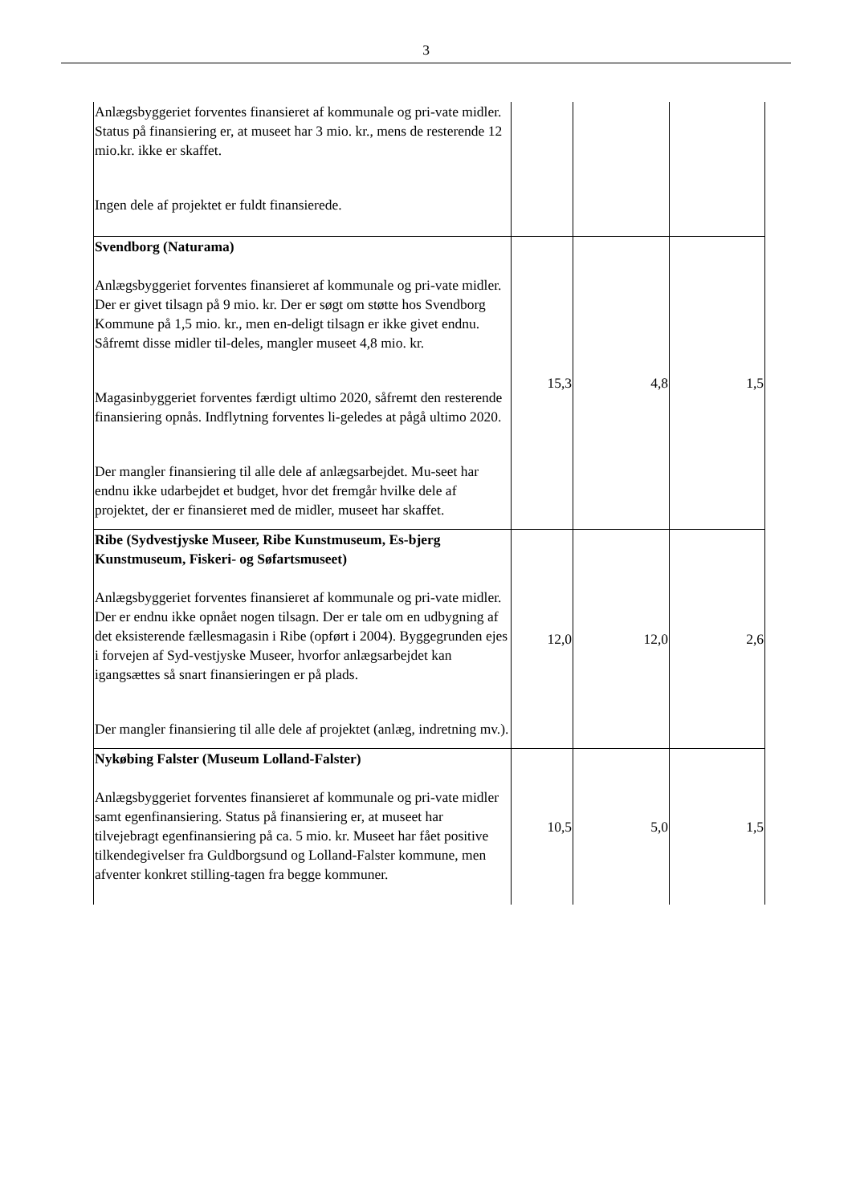3
| Anlægsbyggeriet forventes finansieret af kommunale og pri-vate midler. Status på finansiering er, at museet har 3 mio. kr., mens de resterende 12 mio.kr. ikke er skaffet. Ingen dele af projektet er fuldt finansierede. | | | |
| Svendborg (Naturama) Anlægsbyggeriet forventes finansieret af kommunale og pri-vate midler. Der er givet tilsagn på 9 mio. kr. Der er søgt om støtte hos Svendborg Kommune på 1,5 mio. kr., men en-deligt tilsagn er ikke givet endnu. Såfremt disse midler til-deles, mangler museet 4,8 mio. kr. Magasinbyggeriet forventes færdigt ultimo 2020, såfremt den resterende finansiering opnås. Indflytning forventes li-geledes at pågå ultimo 2020. Der mangler finansiering til alle dele af anlægsarbejdet. Mu-seet har endnu ikke udarbejdet et budget, hvor det fremgår hvilke dele af projektet, der er finansieret med de midler, museet har skaffet. | 15,3 | 4,8 | 1,5 |
| Ribe (Sydvestjyske Museer, Ribe Kunstmuseum, Es-bjerg Kunstmuseum, Fiskeri- og Søfartsmuseet) Anlægsbyggeriet forventes finansieret af kommunale og pri-vate midler. Der er endnu ikke opnået nogen tilsagn. Der er tale om en udbygning af det eksisterende fællesmagasin i Ribe (opført i 2004). Byggegrunden ejes i forvejen af Syd-vestjyske Museer, hvorfor anlægsarbejdet kan igangsættes så snart finansieringen er på plads. Der mangler finansiering til alle dele af projektet (anlæg, indretning mv.). | 12,0 | 12,0 | 2,6 |
| Nykøbing Falster (Museum Lolland-Falster) Anlægsbyggeriet forventes finansieret af kommunale og pri-vate midler samt egenfinansiering. Status på finansiering er, at museet har tilvejebragt egenfinansiering på ca. 5 mio. kr. Museet har fået positive tilkendegivelser fra Guldborgsund og Lolland-Falster kommune, men afventer konkret stilling-tagen fra begge kommuner. | 10,5 | 5,0 | 1,5 |